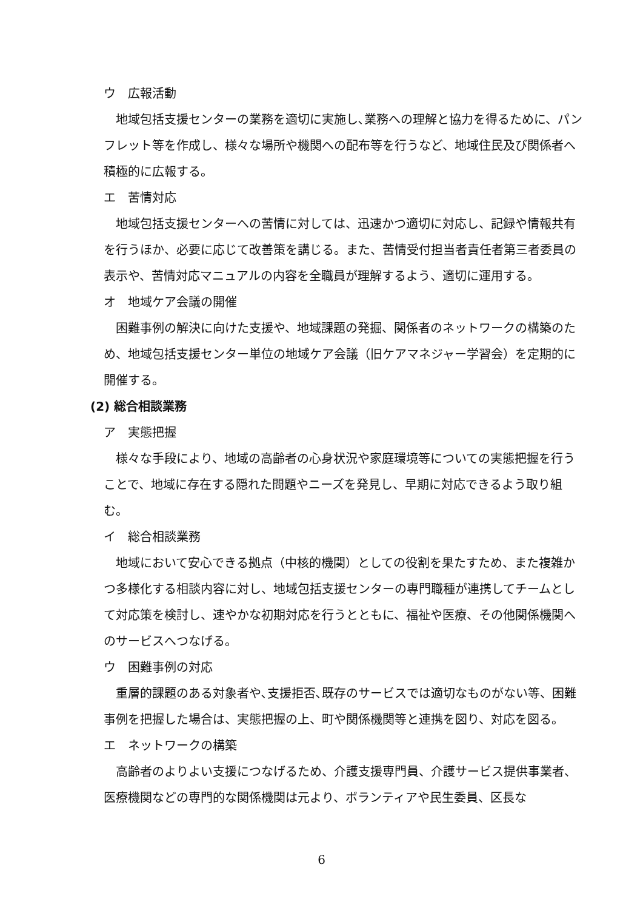ウ　広報活動
地域包括支援センターの業務を適切に実施し､業務への理解と協力を得るために、パンフレット等を作成し、様々な場所や機関への配布等を行うなど、地域住民及び関係者へ積極的に広報する。
エ　苦情対応
地域包括支援センターへの苦情に対しては、迅速かつ適切に対応し、記録や情報共有を行うほか、必要に応じて改善策を講じる。また、苦情受付担当者責任者第三者委員の表示や、苦情対応マニュアルの内容を全職員が理解するよう、適切に運用する。
オ　地域ケア会議の開催
困難事例の解決に向けた支援や、地域課題の発掘、関係者のネットワークの構築のため、地域包括支援センター単位の地域ケア会議（旧ケアマネジャー学習会）を定期的に開催する。
(2) 総合相談業務
ア　実態把握
様々な手段により、地域の高齢者の心身状況や家庭環境等についての実態把握を行うことで、地域に存在する隠れた問題やニーズを発見し、早期に対応できるよう取り組む。
イ　総合相談業務
地域において安心できる拠点（中核的機関）としての役割を果たすため、また複雑かつ多様化する相談内容に対し、地域包括支援センターの専門職種が連携してチームとして対応策を検討し、速やかな初期対応を行うとともに、福祉や医療、その他関係機関へのサービスへつなげる。
ウ　困難事例の対応
重層的課題のある対象者や､支援拒否､既存のサービスでは適切なものがない等、困難事例を把握した場合は、実態把握の上、町や関係機関等と連携を図り、対応を図る。
エ　ネットワークの構築
高齢者のよりよい支援につなげるため、介護支援専門員、介護サービス提供事業者、医療機関などの専門的な関係機関は元より、ボランティアや民生委員、区長な
6